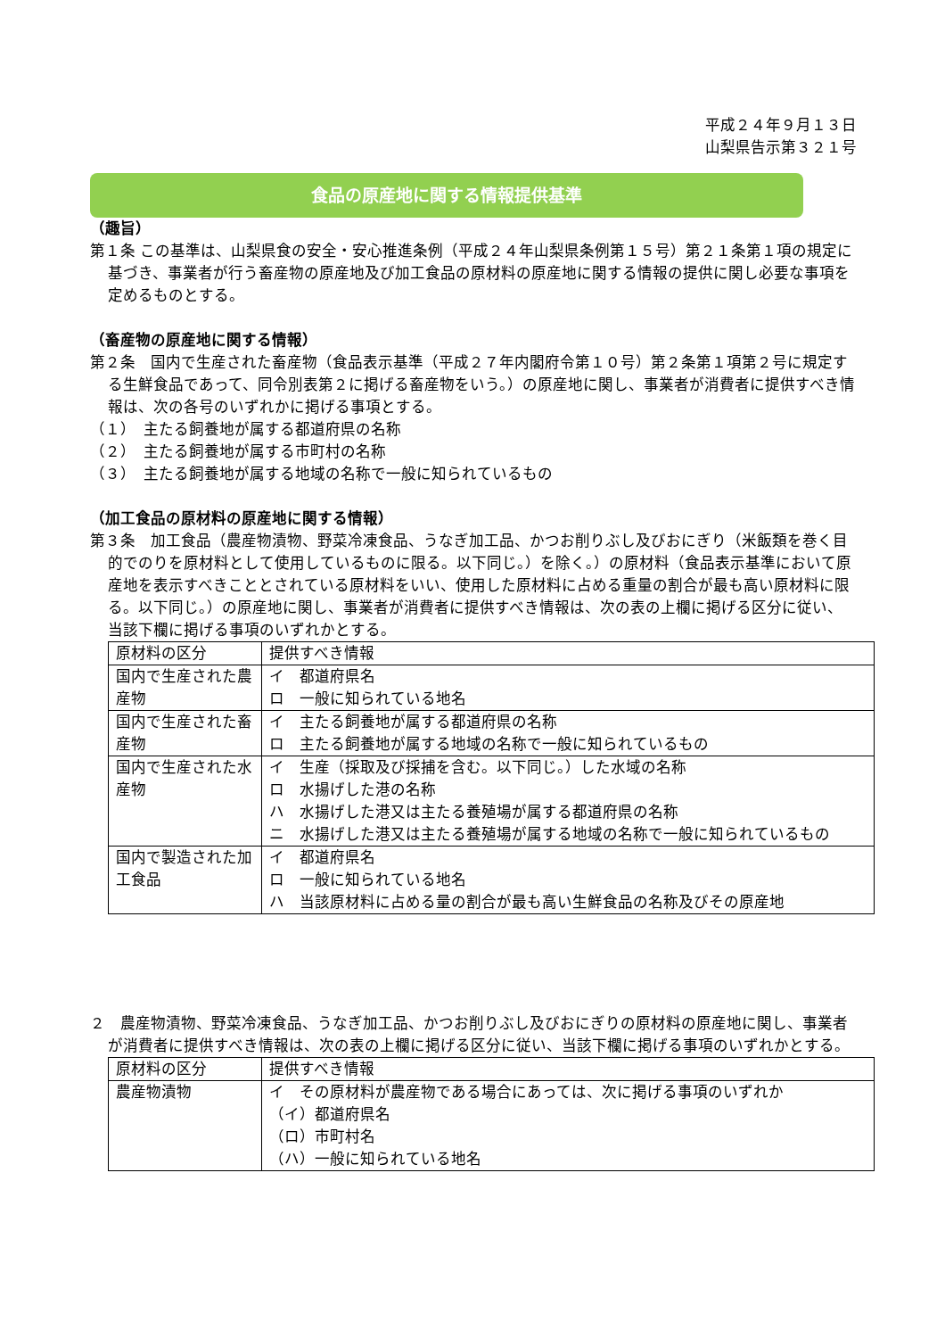平成２４年９月１３日
山梨県告示第３２１号
食品の原産地に関する情報提供基準
（趣旨）
第１条 この基準は、山梨県食の安全・安心推進条例（平成２４年山梨県条例第１５号）第２１条第１項の規定に基づき、事業者が行う畜産物の原産地及び加工食品の原材料の原産地に関する情報の提供に関し必要な事項を定めるものとする。
（畜産物の原産地に関する情報）
第２条　国内で生産された畜産物（食品表示基準（平成２７年内閣府令第１０号）第２条第１項第２号に規定する生鮮食品であって、同令別表第２に掲げる畜産物をいう。）の原産地に関し、事業者が消費者に提供すべき情報は、次の各号のいずれかに掲げる事項とする。
（１）　主たる飼養地が属する都道府県の名称
（２）　主たる飼養地が属する市町村の名称
（３）　主たる飼養地が属する地域の名称で一般に知られているもの
（加工食品の原材料の原産地に関する情報）
第３条　加工食品（農産物漬物、野菜冷凍食品、うなぎ加工品、かつお削りぶし及びおにぎり（米飯類を巻く目的でのりを原材料として使用しているものに限る。以下同じ。）を除く。）の原材料（食品表示基準において原産地を表示すべきこととされている原材料をいい、使用した原材料に占める重量の割合が最も高い原材料に限る。以下同じ。）の原産地に関し、事業者が消費者に提供すべき情報は、次の表の上欄に掲げる区分に従い、当該下欄に掲げる事項のいずれかとする。
| 原材料の区分 | 提供すべき情報 |
| 国内で生産された農産物 | イ 都道府県名 ロ 一般に知られている地名 |
| 国内で生産された畜産物 | イ 主たる飼養地が属する都道府県の名称 ロ 主たる飼養地が属する地域の名称で一般に知られているもの |
| 国内で生産された水産物 | イ 生産（採取及び採捕を含む。以下同じ。）した水域の名称 ロ 水揚げした港の名称 ハ 水揚げした港又は主たる養殖場が属する都道府県の名称 ニ 水揚げした港又は主たる養殖場が属する地域の名称で一般に知られているもの |
| 国内で製造された加工食品 | イ 都道府県名 ロ 一般に知られている地名 ハ 当該原材料に占める量の割合が最も高い生鮮食品の名称及びその原産地 |
２　農産物漬物、野菜冷凍食品、うなぎ加工品、かつお削りぶし及びおにぎりの原材料の原産地に関し、事業者が消費者に提供すべき情報は、次の表の上欄に掲げる区分に従い、当該下欄に掲げる事項のいずれかとする。
| 原材料の区分 | 提供すべき情報 |
| 農産物漬物 | イ その原材料が農産物である場合にあっては、次に掲げる事項のいずれか （イ）都道府県名 （ロ）市町村名 （ハ）一般に知られている地名 |